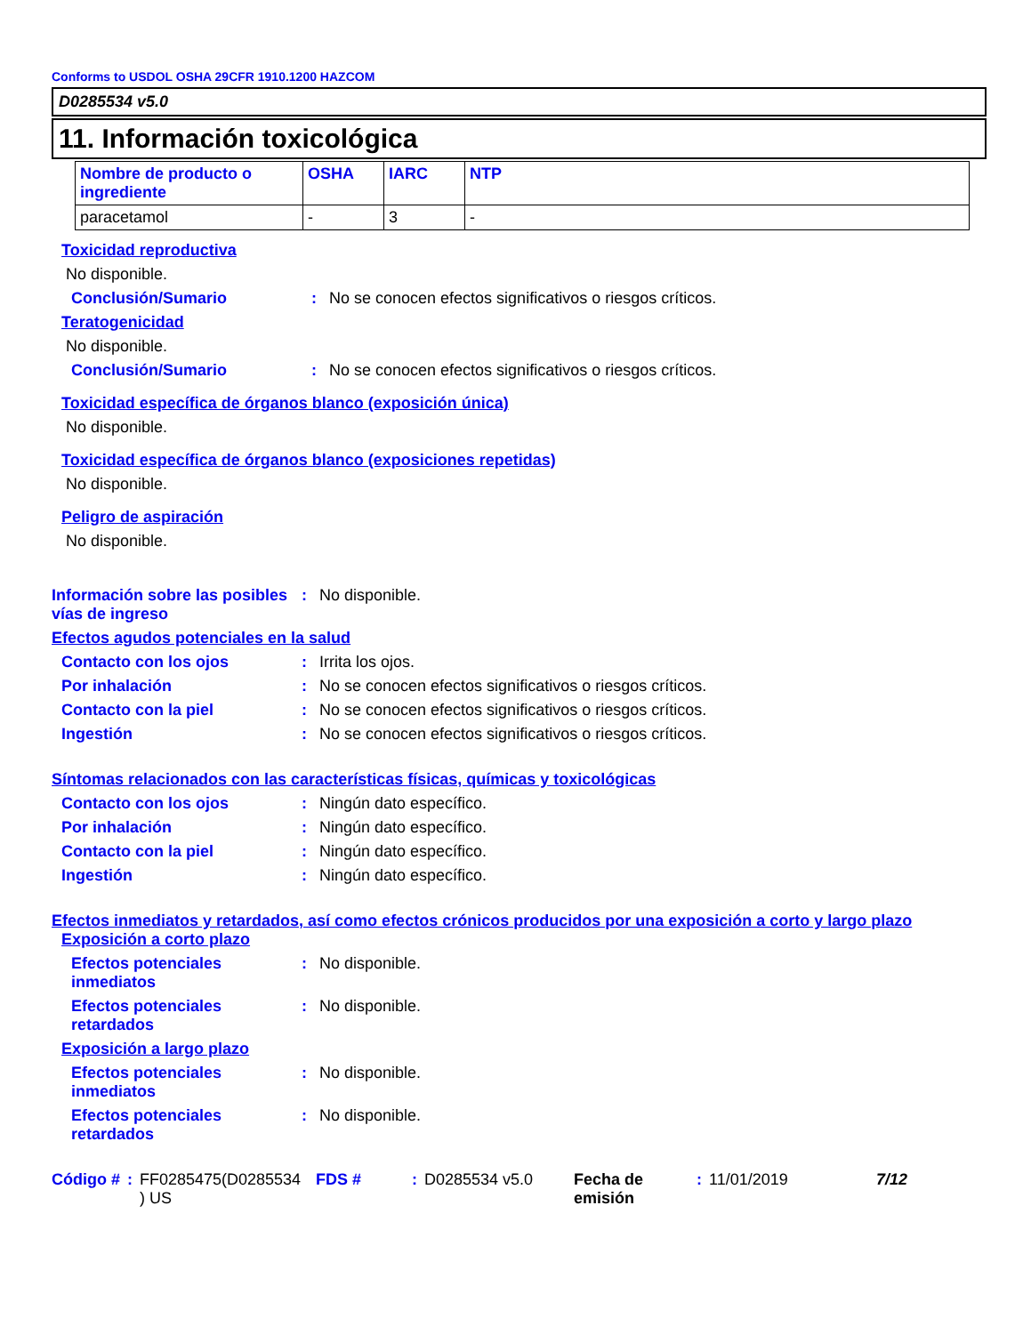Conforms to USDOL OSHA 29CFR 1910.1200 HAZCOM
D0285534 v5.0
11. Información toxicológica
| Nombre de producto o ingrediente | OSHA | IARC | NTP |
| --- | --- | --- | --- |
| paracetamol | - | 3 | - |
Toxicidad reproductiva
No disponible.
Conclusión/Sumario : No se conocen efectos significativos o riesgos críticos.
Teratogenicidad
No disponible.
Conclusión/Sumario : No se conocen efectos significativos o riesgos críticos.
Toxicidad específica de órganos blanco (exposición única)
No disponible.
Toxicidad específica de órganos blanco (exposiciones repetidas)
No disponible.
Peligro de aspiración
No disponible.
Información sobre las posibles vías de ingreso
: No disponible.
Efectos agudos potenciales en la salud
Contacto con los ojos : Irrita los ojos.
Por inhalación : No se conocen efectos significativos o riesgos críticos.
Contacto con la piel : No se conocen efectos significativos o riesgos críticos.
Ingestión : No se conocen efectos significativos o riesgos críticos.
Síntomas relacionados con las características físicas, químicas y toxicológicas
Contacto con los ojos : Ningún dato específico.
Por inhalación : Ningún dato específico.
Contacto con la piel : Ningún dato específico.
Ingestión : Ningún dato específico.
Efectos inmediatos y retardados, así como efectos crónicos producidos por una exposición a corto y largo plazo
Exposición a corto plazo
Efectos potenciales inmediatos
: No disponible.
Efectos potenciales retardados
: No disponible.
Exposición a largo plazo
Efectos potenciales inmediatos
: No disponible.
Efectos potenciales retardados
: No disponible.
Código #: FF0285475(D0285534 ) US FDS #: D0285534 v5.0 Fecha de emisión: 11/01/2019 7/12